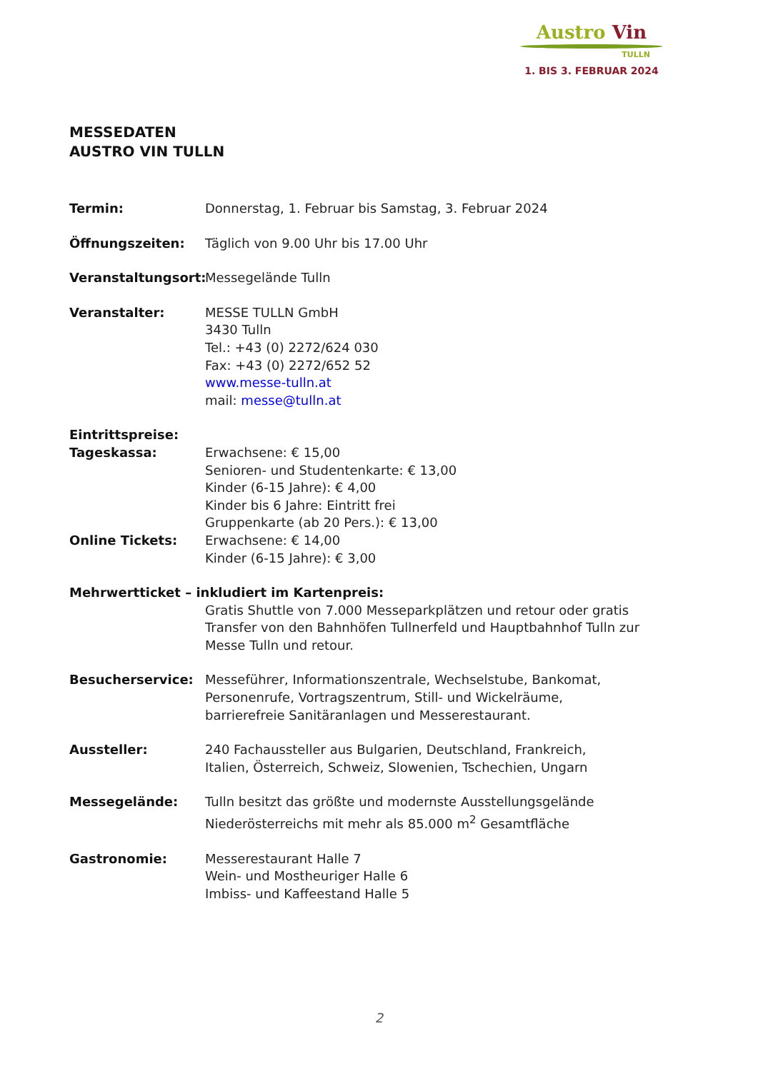Austro Vin
TULLN
1. BIS 3. FEBRUAR 2024
MESSEDATEN
AUSTRO VIN TULLN
Termin: Donnerstag, 1. Februar bis Samstag, 3. Februar 2024
Öffnungszeiten: Täglich von 9.00 Uhr bis 17.00 Uhr
Veranstaltungsort:
Messegelände Tulln
Veranstalter: MESSE TULLN GmbH
3430 Tulln
Tel.: +43 (0) 2272/624 030
Fax: +43 (0) 2272/652 52
www.messe-tulln.at
mail: messe@tulln.at
Eintrittspreise:
Tageskassa: Erwachsene: € 15,00
Senioren- und Studentenkarte: € 13,00
Kinder (6-15 Jahre): € 4,00
Kinder bis 6 Jahre: Eintritt frei
Gruppenkarte (ab 20 Pers.): € 13,00
Online Tickets: Erwachsene: € 14,00
Kinder (6-15 Jahre): € 3,00
Mehrwertticket – inkludiert im Kartenpreis:
Gratis Shuttle von 7.000 Messeparkplätzen und retour oder gratis Transfer von den Bahnhöfen Tullnerfeld und Hauptbahnhof Tulln zur Messe Tulln und retour.
Besucherservice: Messeführer, Informationszentrale, Wechselstube, Bankomat,
Personenrufe, Vortragszentrum, Still- und Wickelräume,
barrierefreie Sanitäranlagen und Messerestaurant.
Aussteller: 240 Fachaussteller aus Bulgarien, Deutschland, Frankreich,
Italien, Österreich, Schweiz, Slowenien, Tschechien, Ungarn
Messegelände: Tulln besitzt das größte und modernste Ausstellungsgelände
Niederösterreichs mit mehr als 85.000 m<sup>2</sup> Gesamtfläche
Gastronomie: Messerestaurant Halle 7
Wein- und Mostheuriger Halle 6
Imbiss- und Kaffeestand Halle 5
2